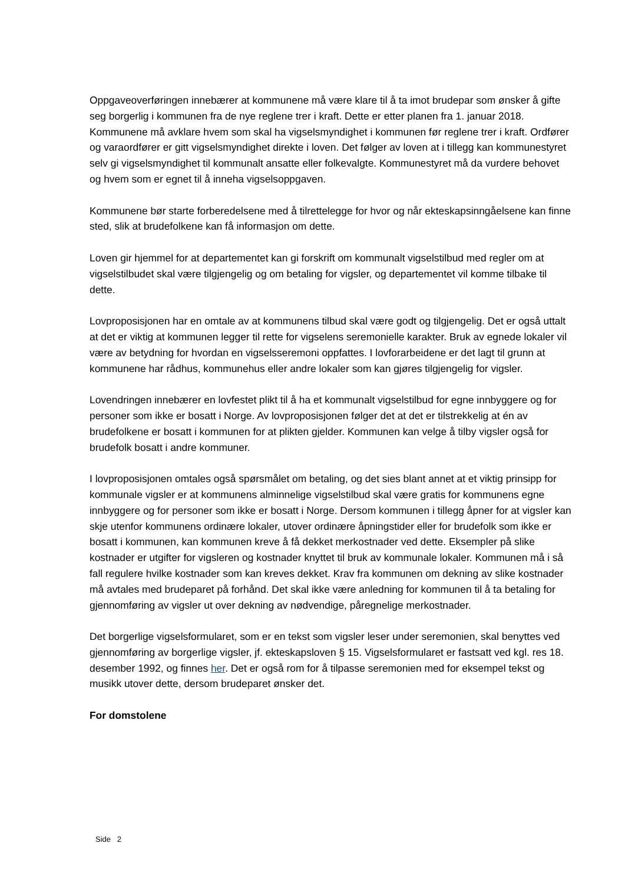Oppgaveoverføringen innebærer at kommunene må være klare til å ta imot brudepar som ønsker å gifte seg borgerlig i kommunen fra de nye reglene trer i kraft. Dette er etter planen fra 1. januar 2018. Kommunene må avklare hvem som skal ha vigselsmyndighet i kommunen før reglene trer i kraft. Ordfører og varaordfører er gitt vigselsmyndighet direkte i loven. Det følger av loven at i tillegg kan kommunestyret selv gi vigselsmyndighet til kommunalt ansatte eller folkevalgte. Kommunestyret må da vurdere behovet og hvem som er egnet til å inneha vigselsoppgaven.
Kommunene bør starte forberedelsene med å tilrettelegge for hvor og når ekteskapsinngåelsene kan finne sted, slik at brudefolkene kan få informasjon om dette.
Loven gir hjemmel for at departementet kan gi forskrift om kommunalt vigselstilbud med regler om at vigselstilbudet skal være tilgjengelig og om betaling for vigsler, og departementet vil komme tilbake til dette.
Lovproposisjonen har en omtale av at kommunens tilbud skal være godt og tilgjengelig. Det er også uttalt at det er viktig at kommunen legger til rette for vigselens seremonielle karakter. Bruk av egnede lokaler vil være av betydning for hvordan en vigselsseremoni oppfattes. I lovforarbeidene er det lagt til grunn at kommunene har rådhus, kommunehus eller andre lokaler som kan gjøres tilgjengelig for vigsler.
Lovendringen innebærer en lovfestet plikt til å ha et kommunalt vigselstilbud for egne innbyggere og for personer som ikke er bosatt i Norge. Av lovproposisjonen følger det at det er tilstrekkelig at én av brudefolkene er bosatt i kommunen for at plikten gjelder. Kommunen kan velge å tilby vigsler også for brudefolk bosatt i andre kommuner.
I lovproposisjonen omtales også spørsmålet om betaling, og det sies blant annet at et viktig prinsipp for kommunale vigsler er at kommunens alminnelige vigselstilbud skal være gratis for kommunens egne innbyggere og for personer som ikke er bosatt i Norge. Dersom kommunen i tillegg åpner for at vigsler kan skje utenfor kommunens ordinære lokaler, utover ordinære åpningstider eller for brudefolk som ikke er bosatt i kommunen, kan kommunen kreve å få dekket merkostnader ved dette. Eksempler på slike kostnader er utgifter for vigsleren og kostnader knyttet til bruk av kommunale lokaler. Kommunen må i så fall regulere hvilke kostnader som kan kreves dekket. Krav fra kommunen om dekning av slike kostnader må avtales med brudeparet på forhånd. Det skal ikke være anledning for kommunen til å ta betaling for gjennomføring av vigsler ut over dekning av nødvendige, påregnelige merkostnader.
Det borgerlige vigselsformularet, som er en tekst som vigsler leser under seremonien, skal benyttes ved gjennomføring av borgerlige vigsler, jf. ekteskapsloven § 15. Vigselsformularet er fastsatt ved kgl. res 18. desember 1992, og finnes her. Det er også rom for å tilpasse seremonien med for eksempel tekst og musikk utover dette, dersom brudeparet ønsker det.
For domstolene
Side 2